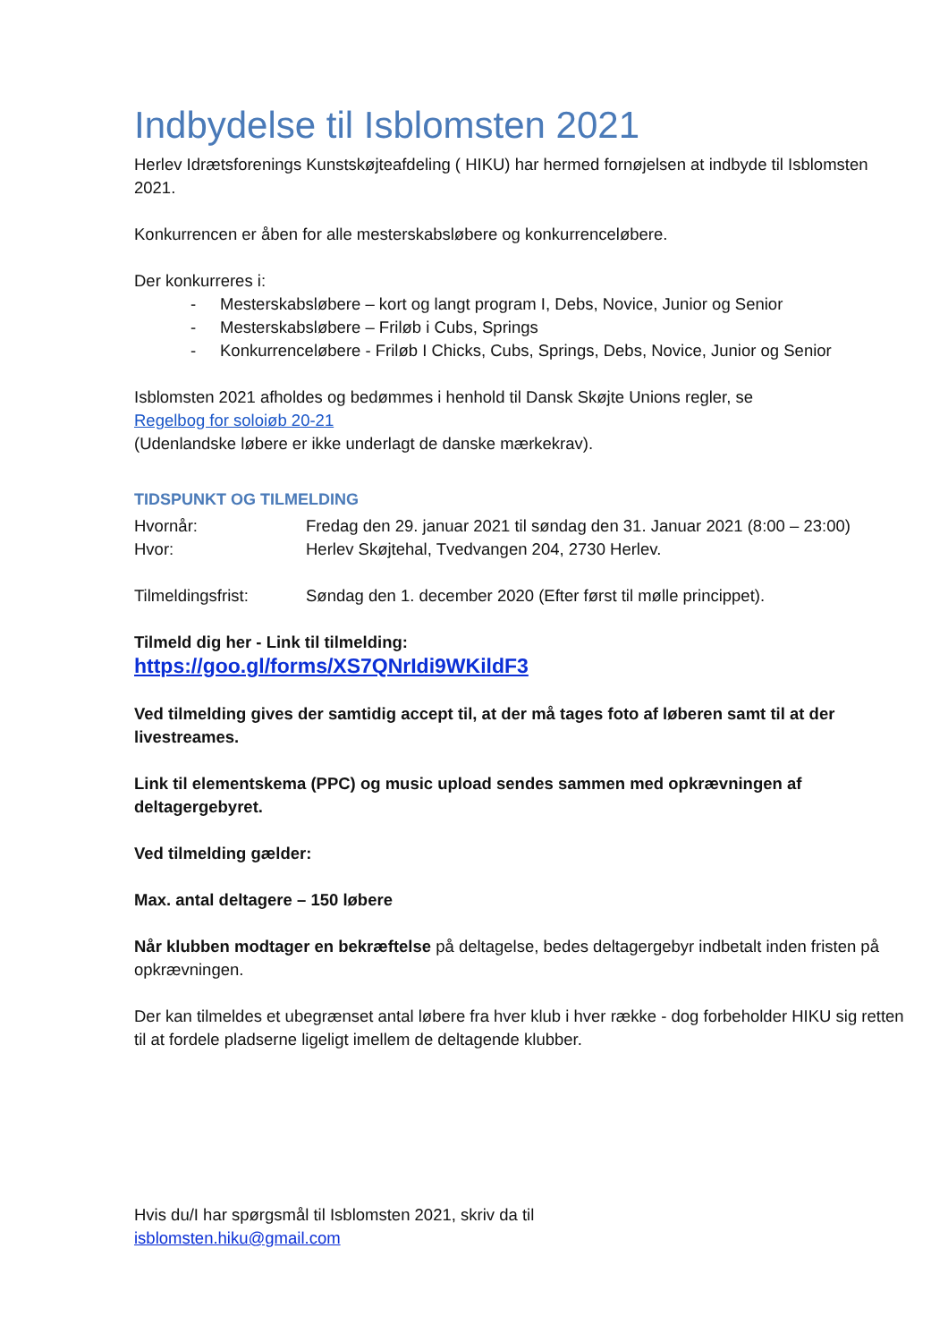Indbydelse til Isblomsten 2021
Herlev Idrætsforenings Kunstskøjteafdeling ( HIKU) har hermed fornøjelsen at indbyde til Isblomsten 2021.
Konkurrencen er åben for alle mesterskabsløbere og konkurrenceløbere.
Der konkurreres i:
- Mesterskabsløbere – kort og langt program I, Debs, Novice, Junior og Senior
- Mesterskabsløbere – Friløb i Cubs, Springs
- Konkurrenceløbere - Friløb I Chicks, Cubs, Springs, Debs, Novice, Junior og Senior
Isblomsten 2021 afholdes og bedømmes i henhold til Dansk Skøjte Unions regler, se
Regelbog for soloiøb 20-21
(Udenlandske løbere er ikke underlagt de danske mærkekrav).
TIDSPUNKT OG TILMELDING
Hvornår: Fredag den 29. januar 2021 til søndag den 31. Januar 2021 (8:00 – 23:00)
Hvor: Herlev Skøjtehal, Tvedvangen 204, 2730 Herlev.
Tilmeldingsfrist: Søndag den 1. december 2020 (Efter først til mølle princippet).
Tilmeld dig her - Link til tilmelding:
https://goo.gl/forms/XS7QNrIdi9WKildF3
Ved tilmelding gives der samtidig accept til, at der må tages foto af løberen samt til at der livestreames.
Link til elementskema (PPC) og music upload sendes sammen med opkrævningen af deltagergebyret.
Ved tilmelding gælder:
Max. antal deltagere – 150 løbere
Når klubben modtager en bekræftelse på deltagelse, bedes deltagergebyr indbetalt inden fristen på opkrævningen.
Der kan tilmeldes et ubegrænset antal løbere fra hver klub i hver række - dog forbeholder HIKU sig retten til at fordele pladserne ligeligt imellem de deltagende klubber.
Hvis du/I har spørgsmål til Isblomsten 2021, skriv da til
isblomsten.hiku@gmail.com